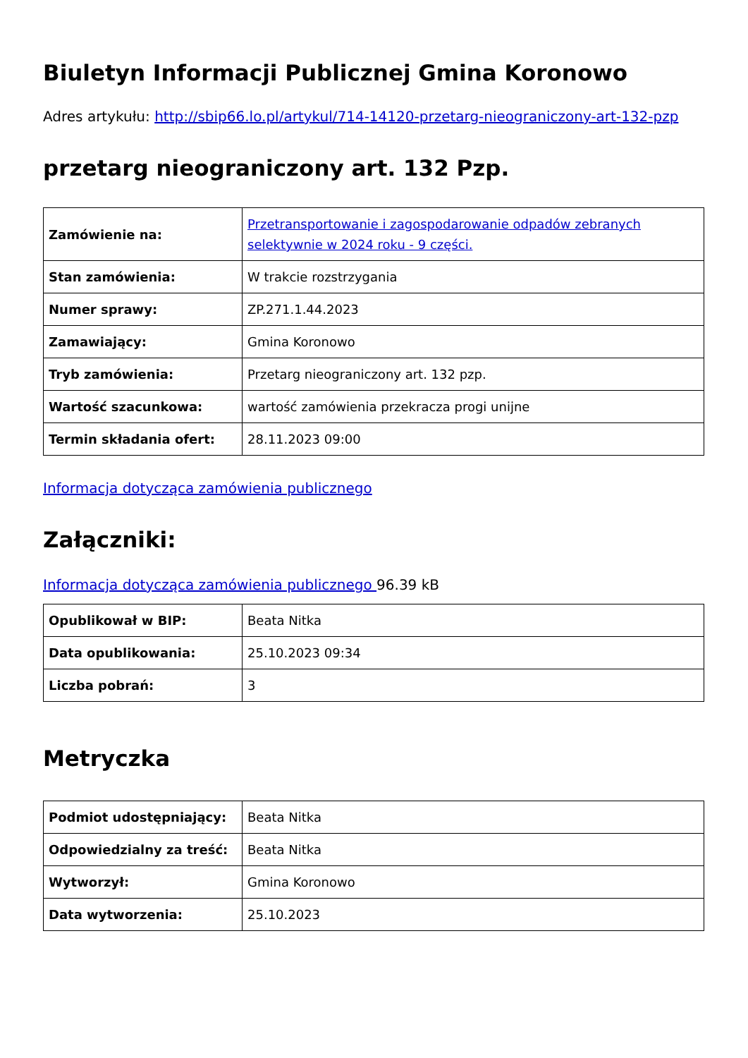Biuletyn Informacji Publicznej Gmina Koronowo
Adres artykułu: http://sbip66.lo.pl/artykul/714-14120-przetarg-nieograniczony-art-132-pzp
przetarg nieograniczony art. 132 Pzp.
| Zamówienie na: | Przetransportowanie i zagospodarowanie odpadów zebranych selektywnie w 2024 roku - 9 części. |
| Stan zamówienia: | W trakcie rozstrzygania |
| Numer sprawy: | ZP.271.1.44.2023 |
| Zamawiający: | Gmina Koronowo |
| Tryb zamówienia: | Przetarg nieograniczony art. 132 pzp. |
| Wartość szacunkowa: | wartość zamówienia przekracza progi unijne |
| Termin składania ofert: | 28.11.2023 09:00 |
Informacja dotycząca zamówienia publicznego
Załączniki:
Informacja dotycząca zamówienia publicznego 96.39 kB
| Opublikował w BIP: | Beata Nitka |
| Data opublikowania: | 25.10.2023 09:34 |
| Liczba pobrań: | 3 |
Metryczka
| Podmiot udostępniający: | Beata Nitka |
| Odpowiedzialny za treść: | Beata Nitka |
| Wytworzył: | Gmina Koronowo |
| Data wytworzenia: | 25.10.2023 |